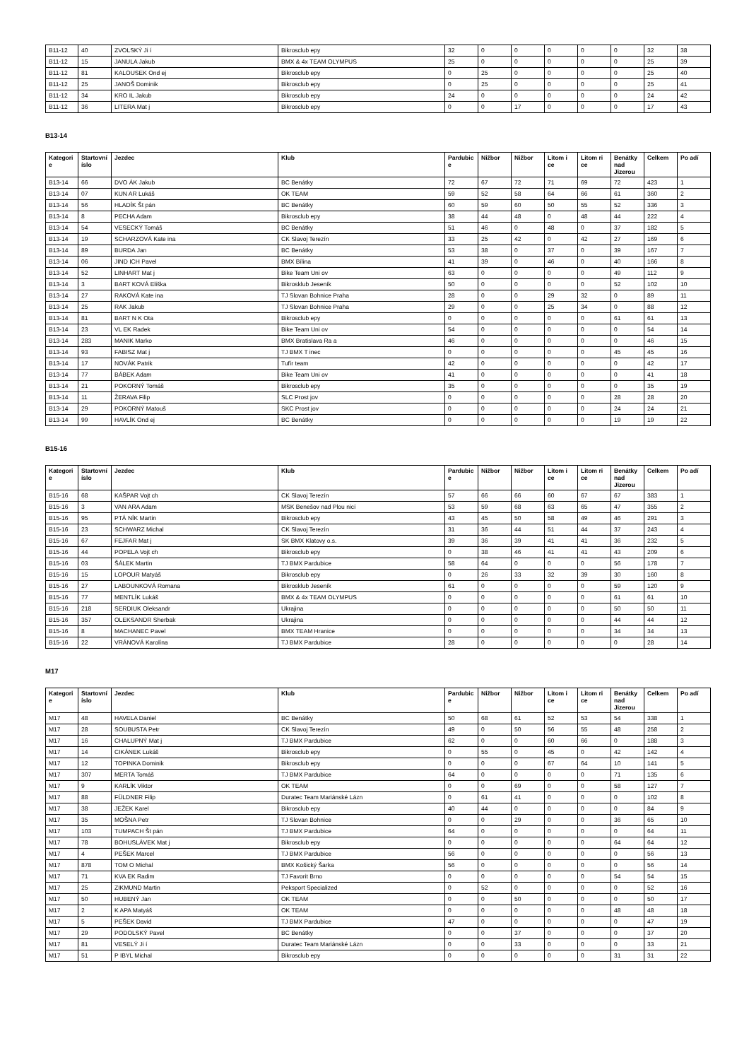| B11-12 | 40 | ZVOLSKÝ Ji í | Bikrosclub epy | 32 | 0 | 0 | 0 | 0 | 0 | 32 | 38 |
| B11-12 | 15 | JANULA Jakub | BMX & 4x TEAM OLYMPUS | 25 | 0 | 0 | 0 | 0 | 0 | 25 | 39 |
| B11-12 | 81 | KALOUSEK Ond ej | Bikrosclub epy | 0 | 25 | 0 | 0 | 0 | 0 | 25 | 40 |
| B11-12 | 25 | JANOŠ Dominik | Bikrosclub epy | 0 | 25 | 0 | 0 | 0 | 0 | 25 | 41 |
| B11-12 | 34 | KRO IL Jakub | Bikrosclub epy | 24 | 0 | 0 | 0 | 0 | 0 | 24 | 42 |
| B11-12 | 36 | LITERA Mat j | Bikrosclub epy | 0 | 0 | 17 | 0 | 0 | 0 | 17 | 43 |
B13-14
| Kategori e | Startovní íslo | Jezdec | Klub | Pardubic e | Nižbor | Nižbor | Litom i ce | Litom ri ce | Benátky nad Jizerou | Celkem | Po adí |
| --- | --- | --- | --- | --- | --- | --- | --- | --- | --- | --- | --- |
| B13-14 | 66 | DVO ÁK Jakub | BC Benátky | 72 | 67 | 72 | 71 | 69 | 72 | 423 | 1 |
| B13-14 | 07 | KUN AR Lukáš | OK TEAM | 59 | 52 | 58 | 64 | 66 | 61 | 360 | 2 |
| B13-14 | 56 | HLADÍK Št pán | BC Benátky | 60 | 59 | 60 | 50 | 55 | 52 | 336 | 3 |
| B13-14 | 8 | PECHA Adam | Bikrosclub epy | 38 | 44 | 48 | 0 | 48 | 44 | 222 | 4 |
| B13-14 | 54 | VESECKÝ Tomáš | BC Benátky | 51 | 46 | 0 | 48 | 0 | 37 | 182 | 5 |
| B13-14 | 19 | SCHARZOVÁ Kate ina | CK Slavoj Terezín | 33 | 25 | 42 | 0 | 42 | 27 | 169 | 6 |
| B13-14 | 89 | BURDA Jan | BC Benátky | 53 | 38 | 0 | 37 | 0 | 39 | 167 | 7 |
| B13-14 | 06 | JIND ICH Pavel | BMX Bílina | 41 | 39 | 0 | 46 | 0 | 40 | 166 | 8 |
| B13-14 | 52 | LINHART Mat j | Bike Team Uni ov | 63 | 0 | 0 | 0 | 0 | 49 | 112 | 9 |
| B13-14 | 3 | BART KOVÁ Eliška | Bikrosklub Jeseník | 50 | 0 | 0 | 0 | 0 | 52 | 102 | 10 |
| B13-14 | 27 | RAKOVÁ Kate ina | TJ Slovan Bohnice Praha | 28 | 0 | 0 | 29 | 32 | 0 | 89 | 11 |
| B13-14 | 25 | RAK Jakub | TJ Slovan Bohnice Praha | 29 | 0 | 0 | 25 | 34 | 0 | 88 | 12 |
| B13-14 | 81 | BART N K Ota | Bikrosclub epy | 0 | 0 | 0 | 0 | 0 | 61 | 61 | 13 |
| B13-14 | 23 | VL EK Radek | Bike Team Uni ov | 54 | 0 | 0 | 0 | 0 | 0 | 54 | 14 |
| B13-14 | 283 | MANIK Marko | BMX Bratislava Ra a | 46 | 0 | 0 | 0 | 0 | 0 | 46 | 15 |
| B13-14 | 93 | FABISZ Mat j | TJ BMX T inec | 0 | 0 | 0 | 0 | 0 | 45 | 45 | 16 |
| B13-14 | 17 | NOVÁK Patrik | Tufír team | 42 | 0 | 0 | 0 | 0 | 0 | 42 | 17 |
| B13-14 | 77 | BÁBEK Adam | Bike Team Uni ov | 41 | 0 | 0 | 0 | 0 | 0 | 41 | 18 |
| B13-14 | 21 | POKORNÝ Tomáš | Bikrosclub epy | 35 | 0 | 0 | 0 | 0 | 0 | 35 | 19 |
| B13-14 | 11 | ŽERAVA Filip | SLC Prost jov | 0 | 0 | 0 | 0 | 0 | 28 | 28 | 20 |
| B13-14 | 29 | POKORNÝ Matouš | SKC Prost jov | 0 | 0 | 0 | 0 | 0 | 24 | 24 | 21 |
| B13-14 | 99 | HAVLÍK Ond ej | BC Benátky | 0 | 0 | 0 | 0 | 0 | 19 | 19 | 22 |
B15-16
| Kategori e | Startovní íslo | Jezdec | Klub | Pardubic e | Nižbor | Nižbor | Litom i ce | Litom ri ce | Benátky nad Jizerou | Celkem | Po adí |
| --- | --- | --- | --- | --- | --- | --- | --- | --- | --- | --- | --- |
| B15-16 | 68 | KAŠPAR Vojt ch | CK Slavoj Terezín | 57 | 66 | 66 | 60 | 67 | 67 | 383 | 1 |
| B15-16 | 3 | VAN ARA Adam | MSK Benešov nad Plou nicí | 53 | 59 | 68 | 63 | 65 | 47 | 355 | 2 |
| B15-16 | 95 | PTÁ NÍK Martin | Bikrosclub epy | 43 | 45 | 50 | 58 | 49 | 46 | 291 | 3 |
| B15-16 | 23 | SCHWARZ Michal | CK Slavoj Terezín | 31 | 36 | 44 | 51 | 44 | 37 | 243 | 4 |
| B15-16 | 67 | FEJFAR Mat j | SK BMX Klatovy o.s. | 39 | 36 | 39 | 41 | 41 | 36 | 232 | 5 |
| B15-16 | 44 | POPELA Vojt ch | Bikrosclub epy | 0 | 38 | 46 | 41 | 41 | 43 | 209 | 6 |
| B15-16 | 03 | ŠÁLEK Martin | TJ BMX Pardubice | 58 | 64 | 0 | 0 | 0 | 56 | 178 | 7 |
| B15-16 | 15 | LOPOUR Matyáš | Bikrosclub epy | 0 | 26 | 33 | 32 | 39 | 30 | 160 | 8 |
| B15-16 | 27 | LABOUNKOVÁ Romana | Bikrosklub Jeseník | 61 | 0 | 0 | 0 | 0 | 59 | 120 | 9 |
| B15-16 | 77 | MENTLÍK Lukáš | BMX & 4x TEAM OLYMPUS | 0 | 0 | 0 | 0 | 0 | 61 | 61 | 10 |
| B15-16 | 218 | SERDIUK Oleksandr | Ukrajina | 0 | 0 | 0 | 0 | 0 | 50 | 50 | 11 |
| B15-16 | 357 | OLEKSANDR Sherbak | Ukrajina | 0 | 0 | 0 | 0 | 0 | 44 | 44 | 12 |
| B15-16 | 8 | MACHANEC Pavel | BMX TEAM Hranice | 0 | 0 | 0 | 0 | 0 | 34 | 34 | 13 |
| B15-16 | 22 | VRÁNOVÁ Karolína | TJ BMX Pardubice | 28 | 0 | 0 | 0 | 0 | 0 | 28 | 14 |
M17
| Kategori e | Startovní íslo | Jezdec | Klub | Pardubic e | Nižbor | Nižbor | Litom i ce | Litom ri ce | Benátky nad Jizerou | Celkem | Po adí |
| --- | --- | --- | --- | --- | --- | --- | --- | --- | --- | --- | --- |
| M17 | 48 | HAVELA Daniel | BC Benátky | 50 | 68 | 61 | 52 | 53 | 54 | 338 | 1 |
| M17 | 28 | SOUBUSTA Petr | CK Slavoj Terezín | 49 | 0 | 50 | 56 | 55 | 48 | 258 | 2 |
| M17 | 16 | CHALUPNÝ Mat j | TJ BMX Pardubice | 62 | 0 | 0 | 60 | 66 | 0 | 188 | 3 |
| M17 | 14 | CIKÁNEK Lukáš | Bikrosclub epy | 0 | 55 | 0 | 45 | 0 | 42 | 142 | 4 |
| M17 | 12 | TOPINKA Dominik | Bikrosclub epy | 0 | 0 | 0 | 67 | 64 | 10 | 141 | 5 |
| M17 | 307 | MERTA Tomáš | TJ BMX Pardubice | 64 | 0 | 0 | 0 | 0 | 71 | 135 | 6 |
| M17 | 9 | KARLÍK Viktor | OK TEAM | 0 | 0 | 69 | 0 | 0 | 58 | 127 | 7 |
| M17 | 88 | FÜLDNER Filip | Duratec Team Mariánské Lázn | 0 | 61 | 41 | 0 | 0 | 0 | 102 | 8 |
| M17 | 38 | JEŽEK Karel | Bikrosclub epy | 40 | 44 | 0 | 0 | 0 | 0 | 84 | 9 |
| M17 | 35 | MOŠNA Petr | TJ Slovan Bohnice | 0 | 0 | 29 | 0 | 0 | 36 | 65 | 10 |
| M17 | 103 | TUMPACH Št pán | TJ BMX Pardubice | 64 | 0 | 0 | 0 | 0 | 0 | 64 | 11 |
| M17 | 78 | BOHUSLÁVEK Mat j | Bikrosclub epy | 0 | 0 | 0 | 0 | 0 | 64 | 64 | 12 |
| M17 | 4 | PEŠEK Marcel | TJ BMX Pardubice | 56 | 0 | 0 | 0 | 0 | 0 | 56 | 13 |
| M17 | 878 | TOM O Michal | BMX Košický Šarka | 56 | 0 | 0 | 0 | 0 | 0 | 56 | 14 |
| M17 | 71 | KVA EK Radim | TJ Favorit Brno | 0 | 0 | 0 | 0 | 0 | 54 | 54 | 15 |
| M17 | 25 | ZIKMUND Martin | Peksport Specialized | 0 | 52 | 0 | 0 | 0 | 0 | 52 | 16 |
| M17 | 50 | HUBENÝ Jan | OK TEAM | 0 | 0 | 50 | 0 | 0 | 0 | 50 | 17 |
| M17 | 2 | K APA Matyáš | OK TEAM | 0 | 0 | 0 | 0 | 0 | 48 | 48 | 18 |
| M17 | 5 | PEŠEK David | TJ BMX Pardubice | 47 | 0 | 0 | 0 | 0 | 0 | 47 | 19 |
| M17 | 29 | PODOLSKÝ Pavel | BC Benátky | 0 | 0 | 37 | 0 | 0 | 0 | 37 | 20 |
| M17 | 81 | VESELÝ Ji í | Duratec Team Mariánské Lázn | 0 | 0 | 33 | 0 | 0 | 0 | 33 | 21 |
| M17 | 51 | P IBYL Michal | Bikrosclub epy | 0 | 0 | 0 | 0 | 0 | 31 | 31 | 22 |